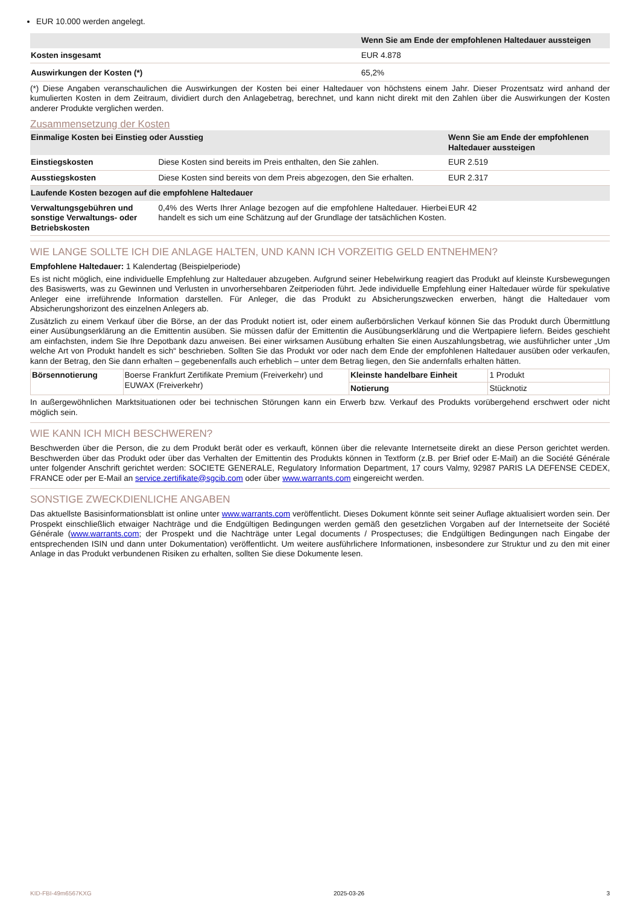EUR 10.000 werden angelegt.
| | Wenn Sie am Ende der empfohlenen Haltedauer aussteigen |
| --- | --- |
| Kosten insgesamt | EUR 4.878 |
| Auswirkungen der Kosten (*) | 65,2% |
(*) Diese Angaben veranschaulichen die Auswirkungen der Kosten bei einer Haltedauer von höchstens einem Jahr. Dieser Prozentsatz wird anhand der kumulierten Kosten in dem Zeitraum, dividiert durch den Anlagebetrag, berechnet, und kann nicht direkt mit den Zahlen über die Auswirkungen der Kosten anderer Produkte verglichen werden.
Zusammensetzung der Kosten
| Einmalige Kosten bei Einstieg oder Ausstieg | | Wenn Sie am Ende der empfohlenen Haltedauer aussteigen |
| --- | --- | --- |
| Einstiegskosten | Diese Kosten sind bereits im Preis enthalten, den Sie zahlen. | EUR 2.519 |
| Ausstiegskosten | Diese Kosten sind bereits von dem Preis abgezogen, den Sie erhalten. | EUR 2.317 |
| Laufende Kosten bezogen auf die empfohlene Haltedauer | | |
| Verwaltungsgebühren und sonstige Verwaltungs- oder Betriebskosten | 0,4% des Werts Ihrer Anlage bezogen auf die empfohlene Haltedauer. Hierbei handelt es sich um eine Schätzung auf der Grundlage der tatsächlichen Kosten. | EUR 42 |
WIE LANGE SOLLTE ICH DIE ANLAGE HALTEN, UND KANN ICH VORZEITIG GELD ENTNEHMEN?
Empfohlene Haltedauer: 1 Kalendertag (Beispielperiode)
Es ist nicht möglich, eine individuelle Empfehlung zur Haltedauer abzugeben. Aufgrund seiner Hebelwirkung reagiert das Produkt auf kleinste Kursbewegungen des Basiswerts, was zu Gewinnen und Verlusten in unvorhersehbaren Zeitperioden führt. Jede individuelle Empfehlung einer Haltedauer würde für spekulative Anleger eine irreführende Information darstellen. Für Anleger, die das Produkt zu Absicherungszwecken erwerben, hängt die Haltedauer vom Absicherungshorizont des einzelnen Anlegers ab.
Zusätzlich zu einem Verkauf über die Börse, an der das Produkt notiert ist, oder einem außerbörslichen Verkauf können Sie das Produkt durch Übermittlung einer Ausübungserklärung an die Emittentin ausüben. Sie müssen dafür der Emittentin die Ausübungserklärung und die Wertpapiere liefern. Beides geschieht am einfachsten, indem Sie Ihre Depotbank dazu anweisen. Bei einer wirksamen Ausübung erhalten Sie einen Auszahlungsbetrag, wie ausführlicher unter „Um welche Art von Produkt handelt es sich“ beschrieben. Sollten Sie das Produkt vor oder nach dem Ende der empfohlenen Haltedauer ausüben oder verkaufen, kann der Betrag, den Sie dann erhalten – gegebenenfalls auch erheblich – unter dem Betrag liegen, den Sie andernfalls erhalten hätten.
| Börsennotierung | Boerse Frankfurt Zertifikate Premium (Freiverkehr) und EUWAX (Freiverkehr) | Kleinste handelbare Einheit | 1 Produkt |
| | | Notierung | Stücknotiz |
In außergewöhnlichen Marktsituationen oder bei technischen Störungen kann ein Erwerb bzw. Verkauf des Produkts vorübergehend erschwert oder nicht möglich sein.
WIE KANN ICH MICH BESCHWEREN?
Beschwerden über die Person, die zu dem Produkt berät oder es verkauft, können über die relevante Internetseite direkt an diese Person gerichtet werden. Beschwerden über das Produkt oder über das Verhalten der Emittentin des Produkts können in Textform (z.B. per Brief oder E-Mail) an die Société Générale unter folgender Anschrift gerichtet werden: SOCIETE GENERALE, Regulatory Information Department, 17 cours Valmy, 92987 PARIS LA DEFENSE CEDEX, FRANCE oder per E-Mail an service.zertifikate@sgcib.com oder über www.warrants.com eingereicht werden.
SONSTIGE ZWECKDIENLICHE ANGABEN
Das aktuellste Basisinformationsblatt ist online unter www.warrants.com veröffentlicht. Dieses Dokument könnte seit seiner Auflage aktualisiert worden sein. Der Prospekt einschließlich etwaiger Nachträge und die Endgültigen Bedingungen werden gemäß den gesetzlichen Vorgaben auf der Internetseite der Société Générale (www.warrants.com; der Prospekt und die Nachträge unter Legal documents / Prospectuses; die Endgültigen Bedingungen nach Eingabe der entsprechenden ISIN und dann unter Dokumentation) veröffentlicht. Um weitere ausführlichere Informationen, insbesondere zur Struktur und zu den mit einer Anlage in das Produkt verbundenen Risiken zu erhalten, sollten Sie diese Dokumente lesen.
KID-FBI-49m6567KXG 2025-03-26 3